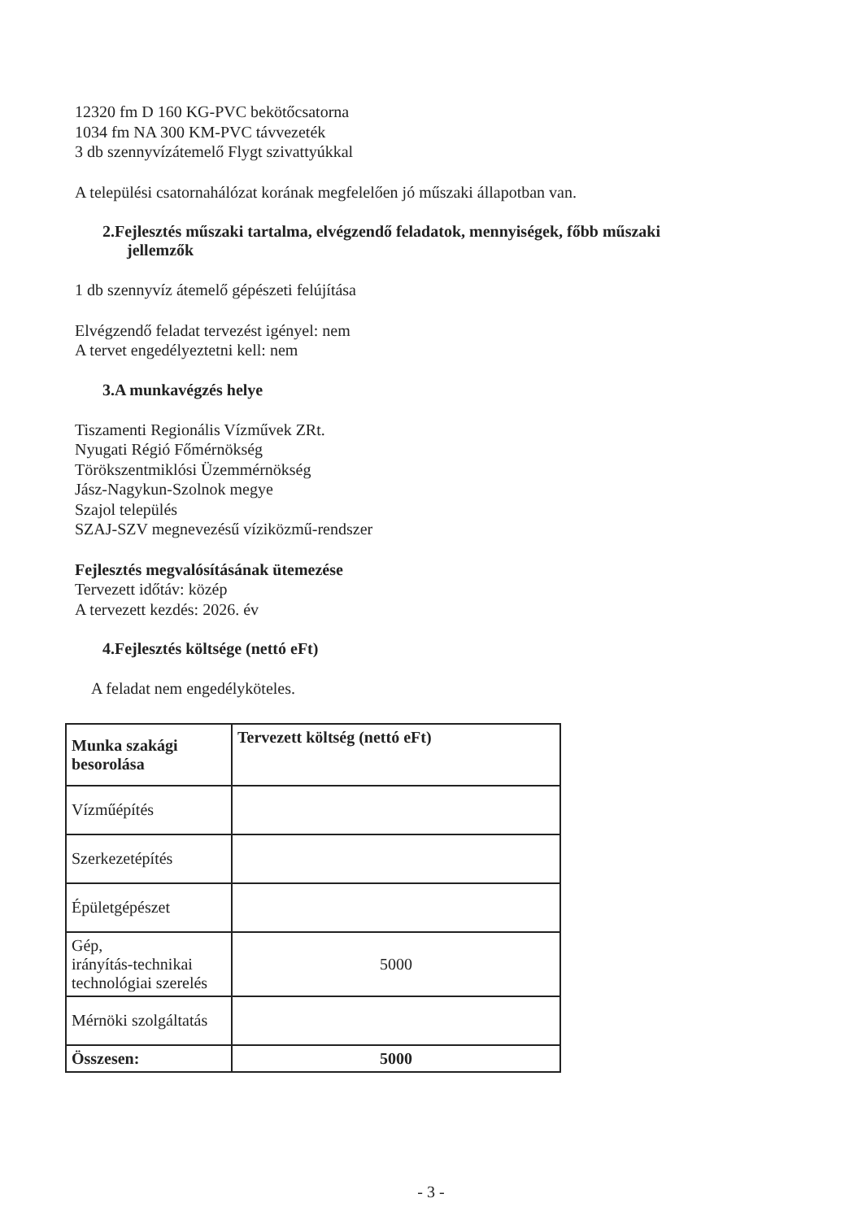12320 fm D 160 KG-PVC bekötőcsatorna
1034 fm NA 300 KM-PVC távvezeték
3 db szennyvízátemelő Flygt szivattyúkkal
A települési csatornahálózat korának megfelelően jó műszaki állapotban van.
2.Fejlesztés műszaki tartalma, elvégzendő feladatok, mennyiségek, főbb műszaki
jellemzők
1 db szennyvíz átemelő gépészeti felújítása
Elvégzendő feladat tervezést igényel: nem
A tervet engedélyeztetni kell: nem
3.A munkavégzés helye
Tiszamenti Regionális Vízművek ZRt.
Nyugati Régió Főmérnökség
Törökszentmiklósi Üzemmérnökség
Jász-Nagykun-Szolnok megye
Szajol település
SZAJ-SZV megnevezésű víziközmű-rendszer
Fejlesztés megvalósításának ütemezése
Tervezett időtáv: közép
A tervezett kezdés: 2026. év
4.Fejlesztés költsége (nettó eFt)
A feladat nem engedélyköteles.
| Munka szakági besorolása | Tervezett költség (nettó eFt) |
| Vízműépítés | |
| Szerkezetépítés | |
| Épületgépészet | |
| Gép, irányítás-technikai technológiai szerelés | 5000 |
| Mérnöki szolgáltatás | |
| Összesen: | 5000 |
- 3 -